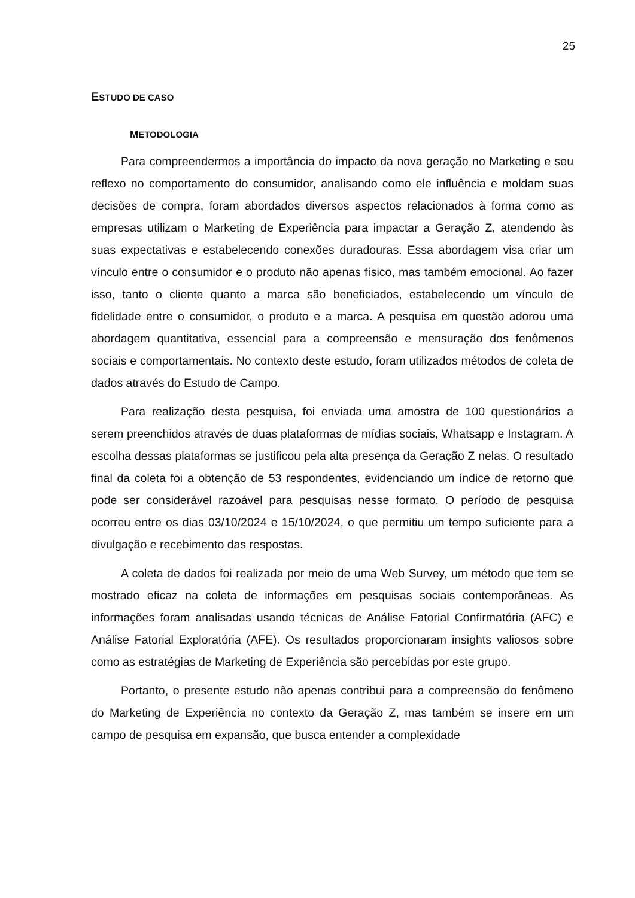25
ESTUDO DE CASO
METODOLOGIA
Para compreendermos a importância do impacto da nova geração no Marketing e seu reflexo no comportamento do consumidor, analisando como ele influência e moldam suas decisões de compra, foram abordados diversos aspectos relacionados à forma como as empresas utilizam o Marketing de Experiência para impactar a Geração Z, atendendo às suas expectativas e estabelecendo conexões duradouras. Essa abordagem visa criar um vínculo entre o consumidor e o produto não apenas físico, mas também emocional. Ao fazer isso, tanto o cliente quanto a marca são beneficiados, estabelecendo um vínculo de fidelidade entre o consumidor, o produto e a marca. A pesquisa em questão adorou uma abordagem quantitativa, essencial para a compreensão e mensuração dos fenômenos sociais e comportamentais. No contexto deste estudo, foram utilizados métodos de coleta de dados através do Estudo de Campo.
Para realização desta pesquisa, foi enviada uma amostra de 100 questionários a serem preenchidos através de duas plataformas de mídias sociais, Whatsapp e Instagram. A escolha dessas plataformas se justificou pela alta presença da Geração Z nelas. O resultado final da coleta foi a obtenção de 53 respondentes, evidenciando um índice de retorno que pode ser considerável razoável para pesquisas nesse formato. O período de pesquisa ocorreu entre os dias 03/10/2024 e 15/10/2024, o que permitiu um tempo suficiente para a divulgação e recebimento das respostas.
A coleta de dados foi realizada por meio de uma Web Survey, um método que tem se mostrado eficaz na coleta de informações em pesquisas sociais contemporâneas. As informações foram analisadas usando técnicas de Análise Fatorial Confirmatória (AFC) e Análise Fatorial Exploratória (AFE). Os resultados proporcionaram insights valiosos sobre como as estratégias de Marketing de Experiência são percebidas por este grupo.
Portanto, o presente estudo não apenas contribui para a compreensão do fenômeno do Marketing de Experiência no contexto da Geração Z, mas também se insere em um campo de pesquisa em expansão, que busca entender a complexidade